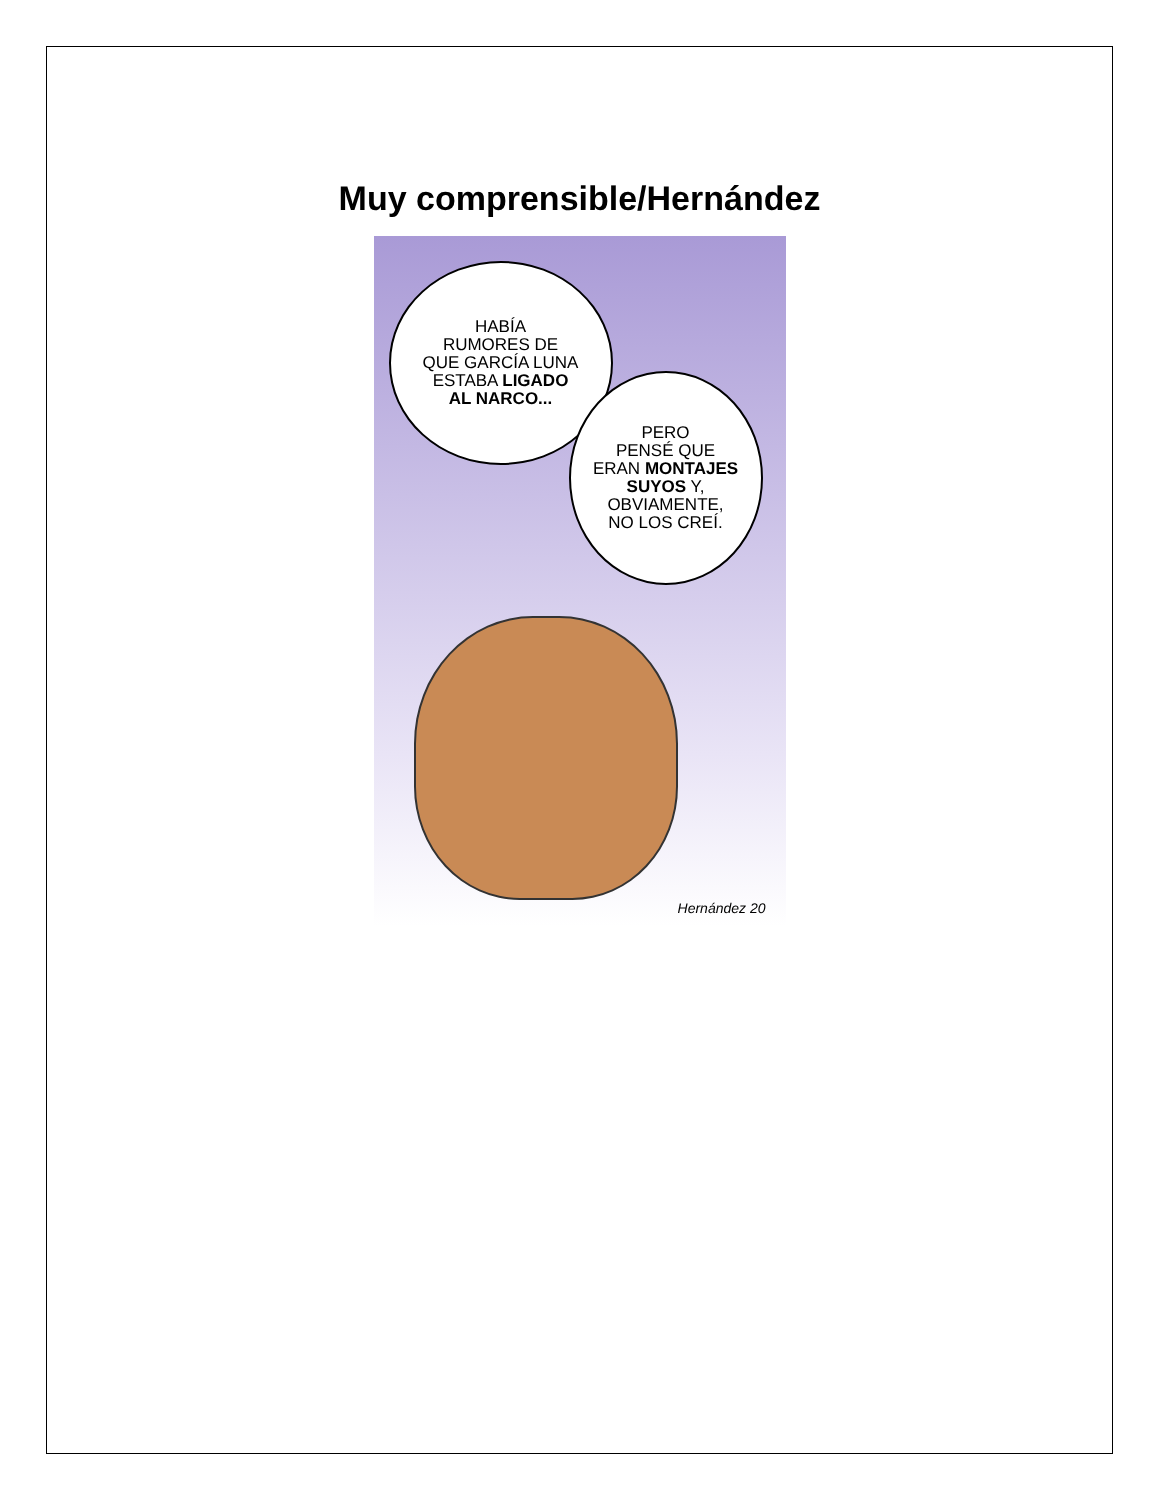Muy comprensible/Hernández
HABÍA
RUMORES DE
QUE GARCÍA LUNA
ESTABA LIGADO
AL NARCO...
PERO
PENSÉ QUE
ERAN MONTAJES
SUYOS Y,
OBVIAMENTE,
NO LOS CREÍ.
Hernández 20